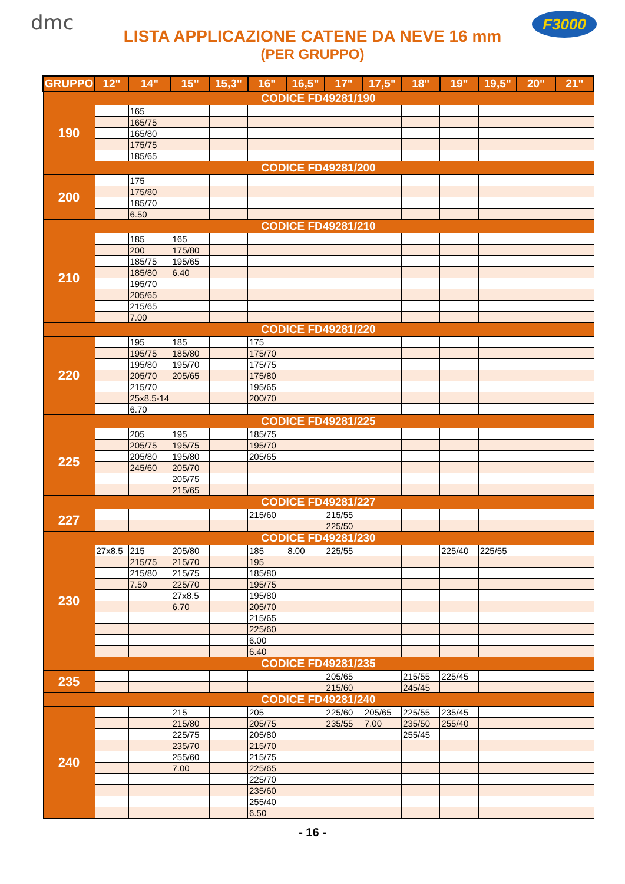dmc F3000
LISTA APPLICAZIONE CATENE DA NEVE 16 mm
(PER GRUPPO)
| GRUPPO | 12" | 14" | 15" | 15,3" | 16" | 16,5" | 17" | 17,5" | 18" | 19" | 19,5" | 20" | 21" |
| --- | --- | --- | --- | --- | --- | --- | --- | --- | --- | --- | --- | --- | --- |
| CODICE FD49281/190 | | | | | | | | | | | | | |
| 190 | | 165 | | | | | | | | | | | |
| | | 165/75 | | | | | | | | | | | |
| | | 165/80 | | | | | | | | | | | |
| | | 175/75 | | | | | | | | | | | |
| | | 185/65 | | | | | | | | | | | |
| CODICE FD49281/200 | | | | | | | | | | | | | |
| 200 | | 175 | | | | | | | | | | | |
| | | 175/80 | | | | | | | | | | | |
| | | 185/70 | | | | | | | | | | | |
| | | 6.50 | | | | | | | | | | | |
| CODICE FD49281/210 | | | | | | | | | | | | | |
| 210 | | 185 | 165 | | | | | | | | | | |
| | | 200 | 175/80 | | | | | | | | | | |
| | | 185/75 | 195/65 | | | | | | | | | | |
| | | 185/80 | 6.40 | | | | | | | | | | |
| | | 195/70 | | | | | | | | | | | |
| | | 205/65 | | | | | | | | | | | |
| | | 215/65 | | | | | | | | | | | |
| | | 7.00 | | | | | | | | | | | |
| CODICE FD49281/220 | | | | | | | | | | | | | |
| 220 | | 195 | 185 | | 175 | | | | | | | | |
| | | 195/75 | 185/80 | | 175/70 | | | | | | | | |
| | | 195/80 | 195/70 | | 175/75 | | | | | | | | |
| | | 205/70 | 205/65 | | 175/80 | | | | | | | | |
| | | 215/70 | | | 195/65 | | | | | | | | |
| | | 25x8.5-14 | | | 200/70 | | | | | | | | |
| | | 6.70 | | | | | | | | | | | |
| CODICE FD49281/225 | | | | | | | | | | | | | |
| 225 | | 205 | 195 | | 185/75 | | | | | | | | |
| | | 205/75 | 195/75 | | 195/70 | | | | | | | | |
| | | 205/80 | 195/80 | | 205/65 | | | | | | | | |
| | | 245/60 | 205/70 | | | | | | | | | | |
| | | | 205/75 | | | | | | | | | | |
| | | | 215/65 | | | | | | | | | | |
| CODICE FD49281/227 | | | | | | | | | | | | | |
| 227 | | | | | 215/60 | | 215/55 | | | | | | |
| | | | | | | | 225/50 | | | | | | |
| CODICE FD49281/230 | | | | | | | | | | | | | |
| 230 | 27x8.5 | 215 | 205/80 | | 185 | 8.00 | 225/55 | | | 225/40 | 225/55 | | |
| | | 215/75 | 215/70 | | 195 | | | | | | | | |
| | | 215/80 | 215/75 | | 185/80 | | | | | | | | |
| | | 7.50 | 225/70 | | 195/75 | | | | | | | | |
| | | | 27x8.5 | | 195/80 | | | | | | | | |
| | | | 6.70 | | 205/70 | | | | | | | | |
| | | | | | 215/65 | | | | | | | | |
| | | | | | 225/60 | | | | | | | | |
| | | | | | 6.00 | | | | | | | | |
| | | | | | 6.40 | | | | | | | | |
| CODICE FD49281/235 | | | | | | | | | | | | | |
| 235 | | | | | | | 205/65 | | 215/55 | 225/45 | | | |
| | | | | | | | 215/60 | | 245/45 | | | | |
| CODICE FD49281/240 | | | | | | | | | | | | | |
| 240 | | | 215 | | 205 | | 225/60 | 205/65 | 225/55 | 235/45 | | | |
| | | | 215/80 | | 205/75 | | 235/55 | 7.00 | 235/50 | 255/40 | | | |
| | | | 225/75 | | 205/80 | | | | 255/45 | | | | |
| | | | 235/70 | | 215/70 | | | | | | | | |
| | | | 255/60 | | 215/75 | | | | | | | | |
| | | | 7.00 | | 225/65 | | | | | | | | |
| | | | | | 225/70 | | | | | | | | |
| | | | | | 235/60 | | | | | | | | |
| | | | | | 255/40 | | | | | | | | |
| | | | | | 6.50 | | | | | | | | |
- 16 -